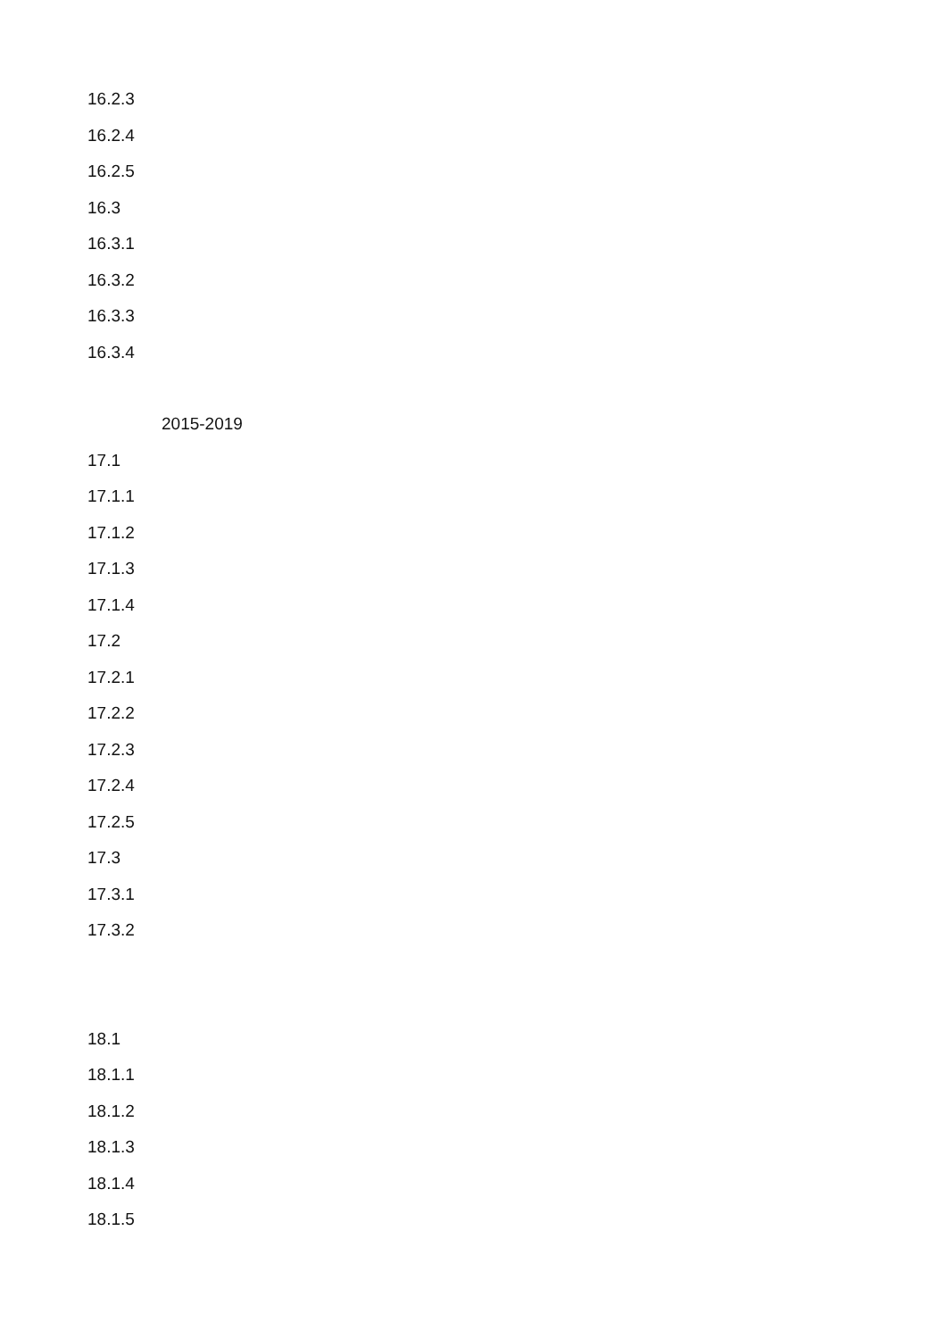16.2.3
16.2.4
16.2.5
16.3
16.3.1
16.3.2
16.3.3
16.3.4
2015-2019
17.1
17.1.1
17.1.2
17.1.3
17.1.4
17.2
17.2.1
17.2.2
17.2.3
17.2.4
17.2.5
17.3
17.3.1
17.3.2
18.1
18.1.1
18.1.2
18.1.3
18.1.4
18.1.5